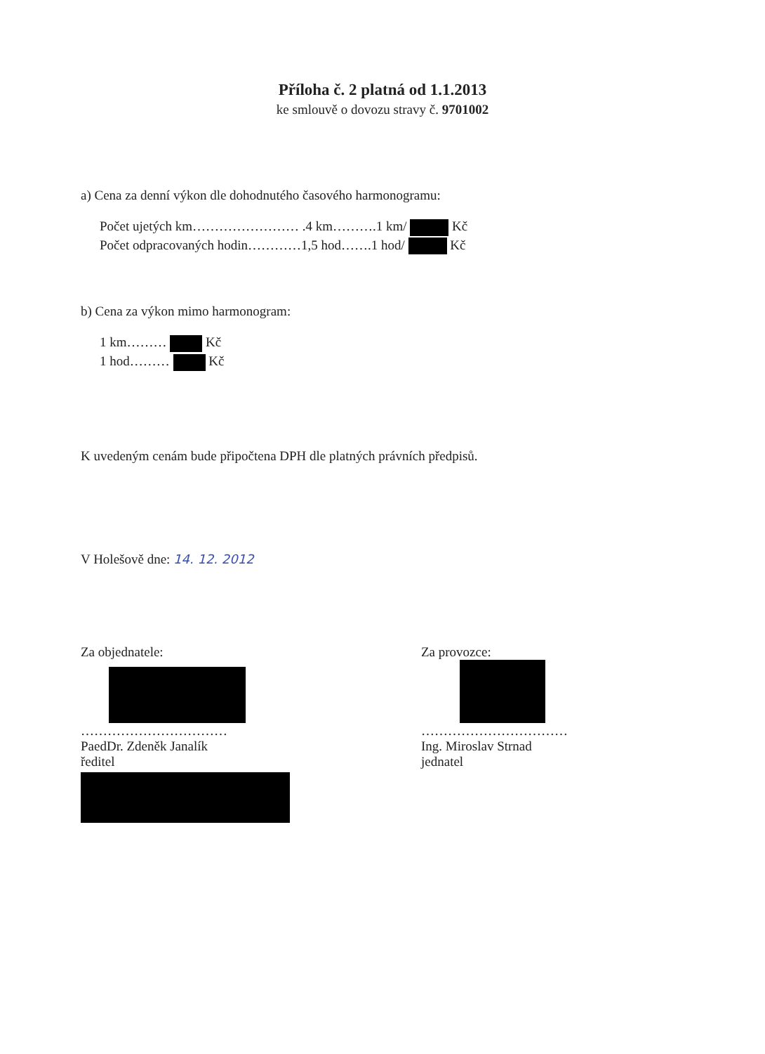Příloha č. 2 platná od 1.1.2013
ke smlouvě o dovozu stravy č. 9701002
a) Cena za denní výkon dle dohodnutého časového harmonogramu:
Počet ujetých km…………………… .4 km……….1 km/ Kč
Počet odpracovaných hodin…………1,5 hod…….1 hod/ Kč
b) Cena za výkon mimo harmonogram:
1 km……… Kč
1 hod……… Kč
K uvedeným cenám bude připočtena DPH dle platných právních předpisů.
V Holešově dne: 14. 12. 2012
Za objednatele:
……………………………
PaedDr. Zdeněk Janalík
ředitel
Za provozce:
……………………………
Ing. Miroslav Strnad
jednatel